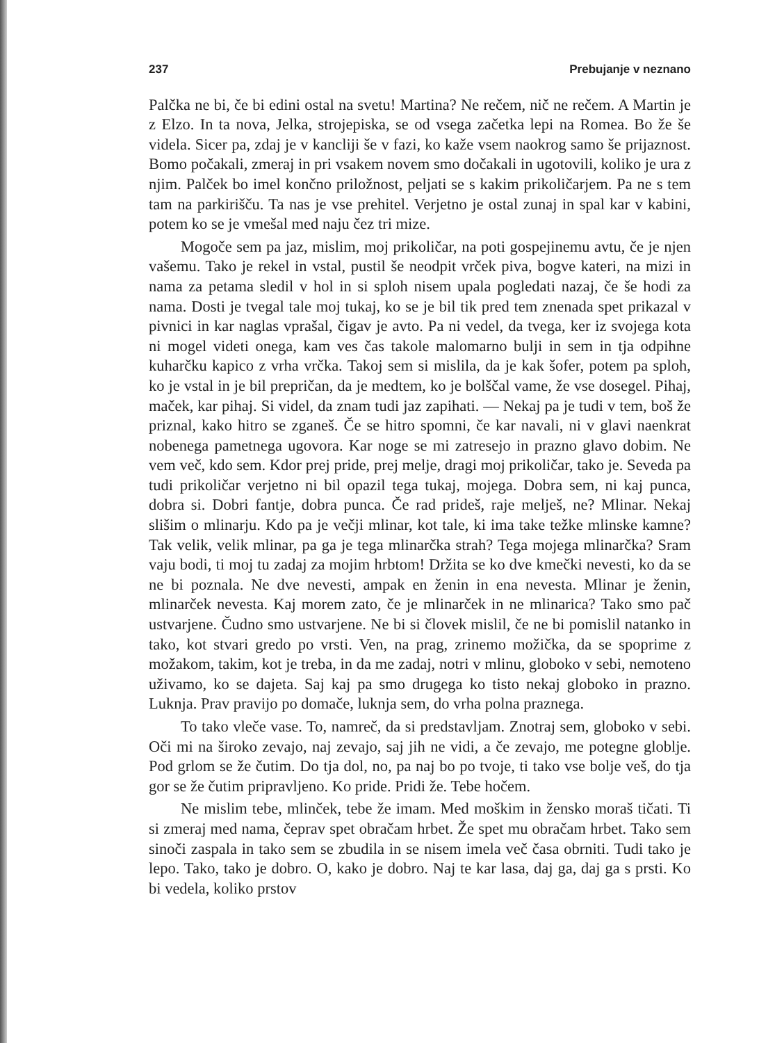237 Prebujanje v neznano
Palčka ne bi, če bi edini ostal na svetu! Martina? Ne rečem, nič ne rečem. A Martin je z Elzo. In ta nova, Jelka, strojepiska, se od vsega začetka lepi na Romea. Bo že še videla. Sicer pa, zdaj je v kancliji še v fazi, ko kaže vsem naokrog samo še prijaznost. Bomo počakali, zmeraj in pri vsakem novem smo dočakali in ugotovili, koliko je ura z njim. Palček bo imel končno priložnost, peljati se s kakim prikoličarjem. Pa ne s tem tam na parkirišču. Ta nas je vse prehitel. Verjetno je ostal zunaj in spal kar v kabini, potem ko se je vmešal med naju čez tri mize.
Mogoče sem pa jaz, mislim, moj prikoličar, na poti gospejinemu avtu, če je njen vašemu. Tako je rekel in vstal, pustil še neodpit vrček piva, bogve kateri, na mizi in nama za petama sledil v hol in si sploh nisem upala pogledati nazaj, če še hodi za nama. Dosti je tvegal tale moj tukaj, ko se je bil tik pred tem znenada spet prikazal v pivnici in kar naglas vprašal, čigav je avto. Pa ni vedel, da tvega, ker iz svojega kota ni mogel videti onega, kam ves čas takole malomarno bulji in sem in tja odpihne kuharčku kapico z vrha vrčka. Takoj sem si mislila, da je kak šofer, potem pa sploh, ko je vstal in je bil prepričan, da je medtem, ko je bolščal vame, že vse dosegel. Pihaj, maček, kar pihaj. Si videl, da znam tudi jaz zapihati. — Nekaj pa je tudi v tem, boš že priznal, kako hitro se zganeš. Če se hitro spomni, če kar navali, ni v glavi naenkrat nobenega pametnega ugovora. Kar noge se mi zatresejo in prazno glavo dobim. Ne vem več, kdo sem. Kdor prej pride, prej melje, dragi moj prikoličar, tako je. Seveda pa tudi prikoličar verjetno ni bil opazil tega tukaj, mojega. Dobra sem, ni kaj punca, dobra si. Dobri fantje, dobra punca. Če rad prideš, raje melješ, ne? Mlinar. Nekaj slišim o mlinarju. Kdo pa je večji mlinar, kot tale, ki ima take težke mlinske kamne? Tak velik, velik mlinar, pa ga je tega mlinarčka strah? Tega mojega mlinarčka? Sram vaju bodi, ti moj tu zadaj za mojim hrbtom! Držita se ko dve kmečki nevesti, ko da se ne bi poznala. Ne dve nevesti, ampak en ženin in ena nevesta. Mlinar je ženin, mlinarček nevesta. Kaj morem zato, če je mlinarček in ne mlinarica? Tako smo pač ustvarjene. Čudno smo ustvarjene. Ne bi si človek mislil, če ne bi pomislil natanko in tako, kot stvari gredo po vrsti. Ven, na prag, zrinemo možička, da se spoprime z možakom, takim, kot je treba, in da me zadaj, notri v mlinu, globoko v sebi, nemoteno uživamo, ko se dajeta. Saj kaj pa smo drugega ko tisto nekaj globoko in prazno. Luknja. Prav pravijo po domače, luknja sem, do vrha polna praznega.
To tako vleče vase. To, namreč, da si predstavljam. Znotraj sem, globoko v sebi. Oči mi na široko zevajo, naj zevajo, saj jih ne vidi, a če zevajo, me potegne globlje. Pod grlom se že čutim. Do tja dol, no, pa naj bo po tvoje, ti tako vse bolje veš, do tja gor se že čutim pripravljeno. Ko pride. Pridi že. Tebe hočem.
Ne mislim tebe, mlinček, tebe že imam. Med moškim in žensko moraš tičati. Ti si zmeraj med nama, čeprav spet obračam hrbet. Že spet mu obračam hrbet. Tako sem sinoči zaspala in tako sem se zbudila in se nisem imela več časa obrniti. Tudi tako je lepo. Tako, tako je dobro. O, kako je dobro. Naj te kar lasa, daj ga, daj ga s prsti. Ko bi vedela, koliko prstov